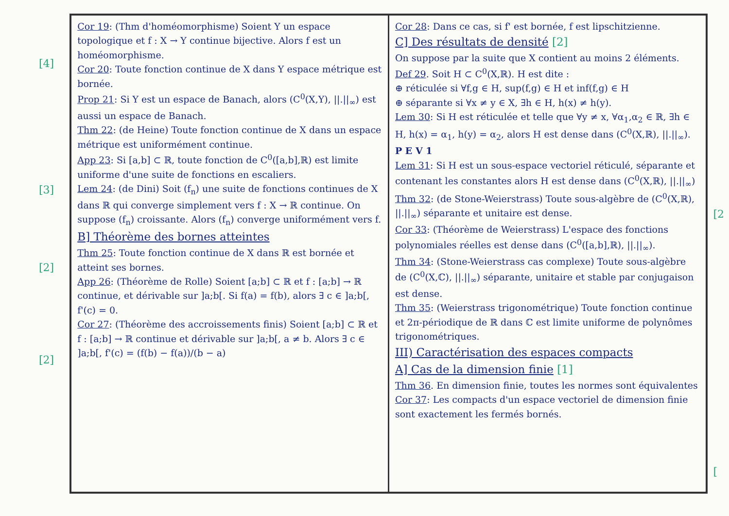[4]
[3]
[2]
[2]
Cor 19: (Thm d'homéomorphisme) Soient Y un espace topologique et f : X → Y continue bijective. Alors f est un homéomorphisme.
Cor 20: Toute fonction continue de X dans Y espace métrique est bornée.
Prop 21: Si Y est un espace de Banach, alors (C<sup>0</sup>(X,Y), ||.||<sub>∞</sub>) est aussi un espace de Banach.
Thm 22: (de Heine) Toute fonction continue de X dans un espace métrique est uniformément continue.
App 23: Si [a,b] ⊂ ℝ, toute fonction de C<sup>0</sup>([a,b],ℝ) est limite uniforme d'une suite de fonctions en escaliers.
Lem 24: (de Dini) Soit (f<sub>n</sub>) une suite de fonctions continues de X dans ℝ qui converge simplement vers f : X → ℝ continue. On suppose (f<sub>n</sub>) croissante. Alors (f<sub>n</sub>) converge uniformément vers f.
B] Théorème des bornes atteintes
Thm 25: Toute fonction continue de X dans ℝ est bornée et atteint ses bornes.
App 26: (Théorème de Rolle) Soient [a;b] ⊂ ℝ et f : [a;b] → ℝ continue, et dérivable sur ]a;b[. Si f(a) = f(b), alors ∃ c ∈ ]a;b[, f'(c) = 0.
Cor 27: (Théorème des accroissements finis) Soient [a;b] ⊂ ℝ et f : [a;b] → ℝ continue et dérivable sur ]a;b[, a ≠ b. Alors ∃ c ∈ ]a;b[, f'(c) = (f(b) − f(a))/(b − a)
Cor 28: Dans ce cas, si f' est bornée, f est lipschitzienne.
C] Des résultats de densité [2]
On suppose par la suite que X contient au moins 2 éléments.
Def 29. Soit H ⊂ C<sup>0</sup>(X,ℝ). H est dite :
⊕ réticulée si ∀f,g ∈ H, sup(f,g) ∈ H et inf(f,g) ∈ H
⊕ séparante si ∀x ≠ y ∈ X, ∃h ∈ H, h(x) ≠ h(y).
Lem 30: Si H est réticulée et telle que ∀y ≠ x, ∀α<sub>1</sub>,α<sub>2</sub> ∈ ℝ, ∃h ∈ H, h(x) = α<sub>1</sub>, h(y) = α<sub>2</sub>, alors H est dense dans (C<sup>0</sup>(X,ℝ), ||.||<sub>∞</sub>). P E V 1
Lem 31: Si H est un sous-espace vectoriel réticulé, séparante et contenant les constantes alors H est dense dans (C<sup>0</sup>(X,ℝ), ||.||<sub>∞</sub>)
Thm 32: (de Stone-Weierstrass) Toute sous-algèbre de (C<sup>0</sup>(X,ℝ), ||.||<sub>∞</sub>) séparante et unitaire est dense.
Cor 33: (Théorème de Weierstrass) L'espace des fonctions polynomiales réelles est dense dans (C<sup>0</sup>([a,b],ℝ), ||.||<sub>∞</sub>).
Thm 34: (Stone-Weierstrass cas complexe) Toute sous-algèbre de (C<sup>0</sup>(X,ℂ), ||.||<sub>∞</sub>) séparante, unitaire et stable par conjugaison est dense.
Thm 35: (Weierstrass trigonométrique) Toute fonction continue et 2π-périodique de ℝ dans ℂ est limite uniforme de polynômes trigonométriques.
III) Caractérisation des espaces compacts
A] Cas de la dimension finie [1]
Thm 36. En dimension finie, toutes les normes sont équivalentes
Cor 37: Les compacts d'un espace vectoriel de dimension finie sont exactement les fermés bornés.
[2
[